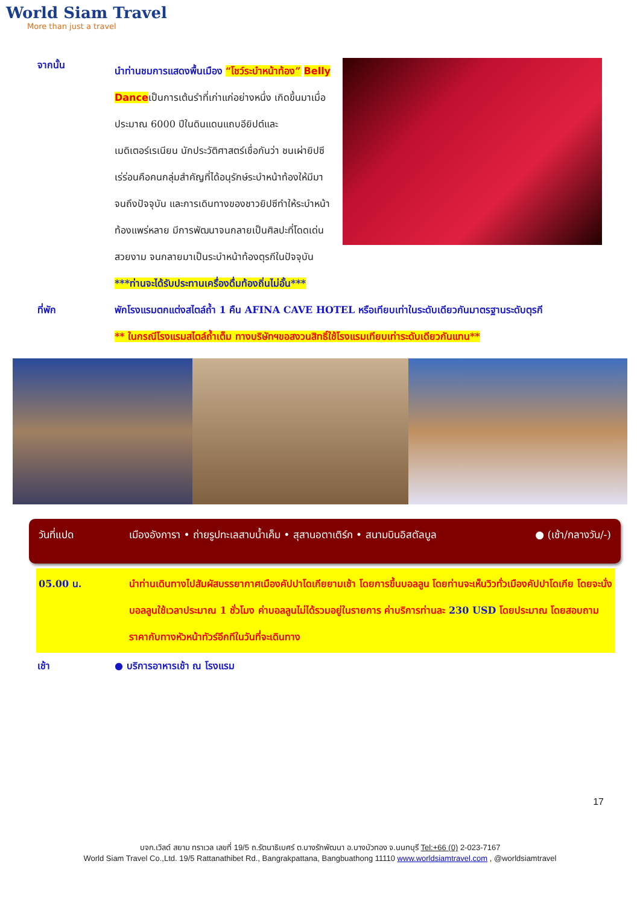World Siam Travel
More than just a travel
จากนั้น
นำท่านชมการแสดงพื้นเมือง “โชว์ระบำหน้าท้อง” Belly Danceเป็นการเต้นรำที่เก่าแก่อย่างหนึ่ง เกิดขึ้นมาเมื่อประมาณ 6000 ปีในดินแดนแถบอียิปต์และเมดิเตอร์เรเนียน นักประวัติศาสตร์เชื่อกันว่า ชนเผ่ายิปซีเร่ร่อนคือคนกลุ่มสำคัญที่ได้อนุรักษ์ระบำหน้าท้องให้มีมาจนถึงปัจจุบัน และการเดินทางของชาวยิปซีทำให้ระบำหน้าท้องแพร่หลาย มีการพัฒนาจนกลายเป็นศิลปะที่โดดเด่น สวยงาม จนกลายมาเป็นระบำหน้าท้องตุรกีในปัจจุบัน
***ท่านจะได้รับประทานเครื่องดื่มท้องถิ่นไม่อั้น***
ที่พัก พักโรงแรมตกแต่งสไตล์ถ้ำ 1 คืน AFINA CAVE HOTEL หรือเทียบเท่าในระดับเดียวกันมาตรฐานระดับตุรกี
** ในกรณีโรงแรมสไตล์ถ้ำเต็ม ทางบริษัทฯขอสงวนสิทธิ์ใช้โรงแรมเทียบเท่าระดับเดียวกันแทน**
วันที่แปด เมืองอังการา • ถ่ายรูปทะเลสาบน้ำเค็ม • สุสานอตาเติร์ก • สนามบินอิสตัลบูล ● (เช้า/กลางวัน/-)
05.00 น. นำท่านเดินทางไปสัมผัสบรรยากาศเมืองคัปปาโดเกียยามเช้า โดยการขึ้นบอลลูน โดยท่านจะเห็นวิวทั่วเมืองคัปปาโดเกีย โดยจะนั่งบอลลูนใช้เวลาประมาณ 1 ชั่วโมง ค่าบอลลูนไม่ได้รวมอยู่ในรายการ ค่าบริการท่านละ 230 USD โดยประมาณ โดยสอบถามราคากับทางหัวหน้าทัวร์อีกทีในวันที่จะเดินทาง
เช้า ● บริการอาหารเช้า ณ โรงแรม
17
บจก.เวิลด์ สยาม ทราเวล เลขที่ 19/5 ถ.รัตนาธิเบศร์ ต.บางรักพัฒนา อ.บางบัวทอง จ.นนทบุรี Tel:+66 (0) 2-023-7167
World Siam Travel Co.,Ltd. 19/5 Rattanathibet Rd., Bangrakpattana, Bangbuathong 11110 www.worldsiamtravel.com , @worldsiamtravel